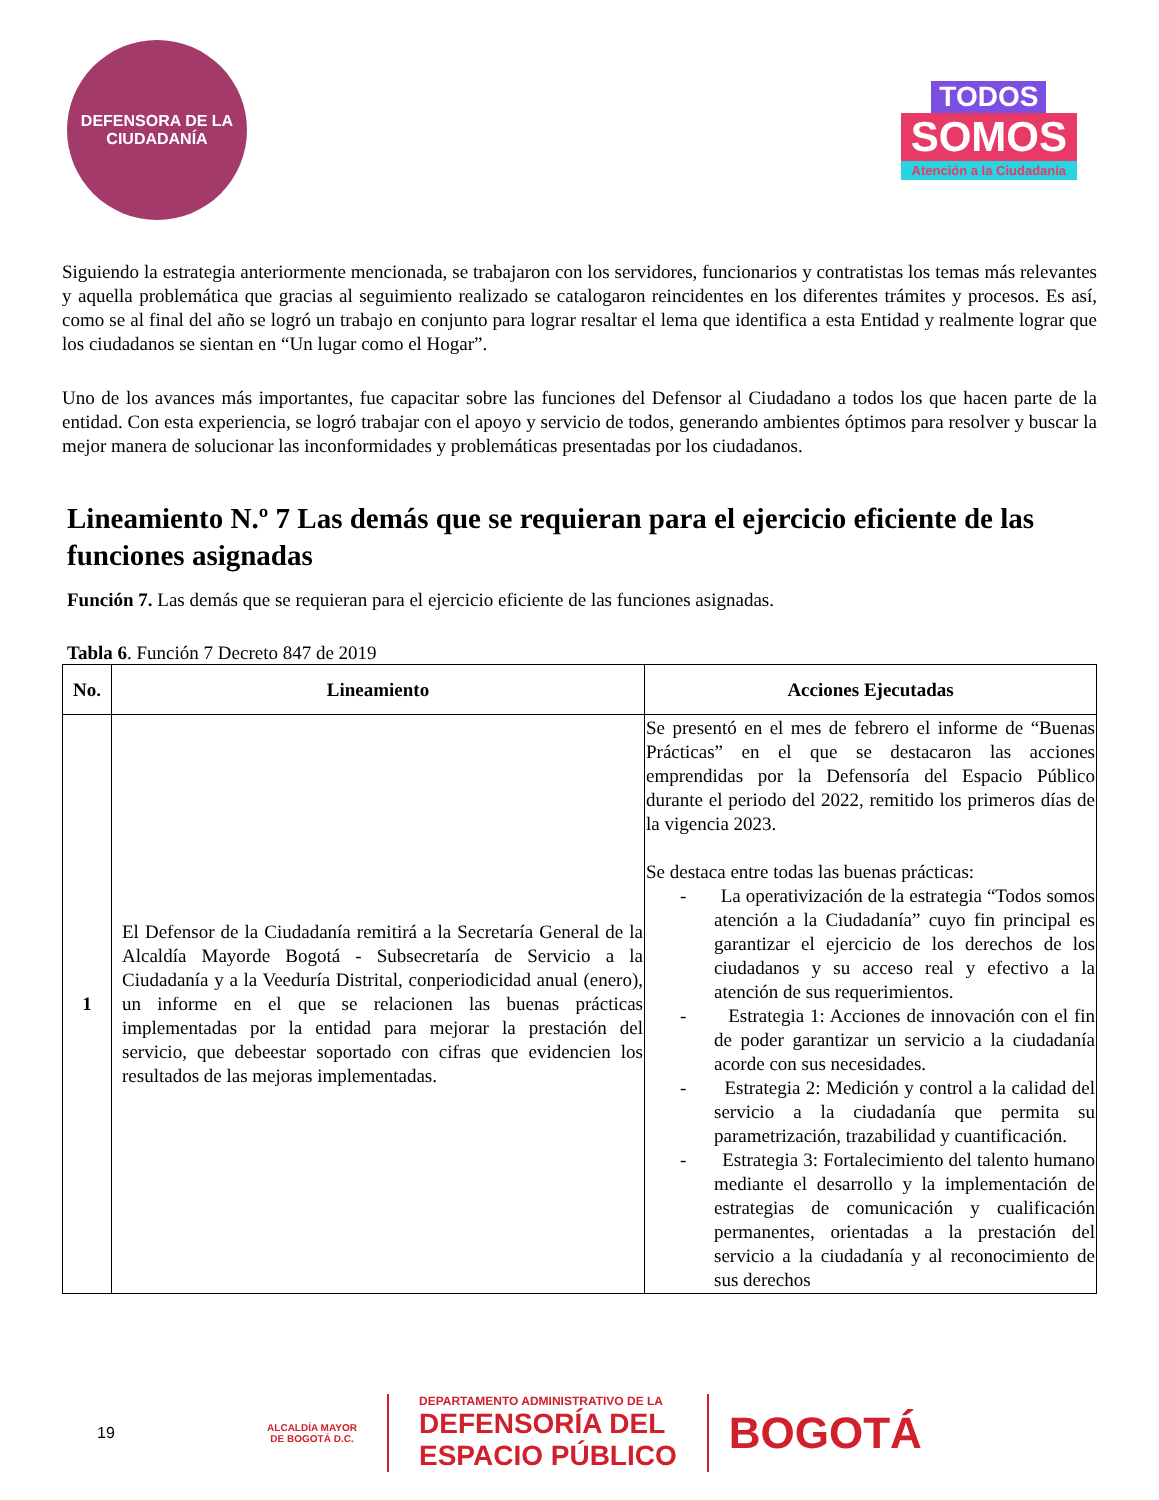DEFENSORA DE LA
CIUDADANÍA
TODOS
SOMOS
Atención a la Ciudadanía
Siguiendo la estrategia anteriormente mencionada, se trabajaron con los servidores, funcionarios y contratistas los temas más relevantes y aquella problemática que gracias al seguimiento realizado se catalogaron reincidentes en los diferentes trámites y procesos. Es así, como se al final del año se logró un trabajo en conjunto para lograr resaltar el lema que identifica a esta Entidad y realmente lograr que los ciudadanos se sientan en “Un lugar como el Hogar”.
Uno de los avances más importantes, fue capacitar sobre las funciones del Defensor al Ciudadano a todos los que hacen parte de la entidad. Con esta experiencia, se logró trabajar con el apoyo y servicio de todos, generando ambientes óptimos para resolver y buscar la mejor manera de solucionar las inconformidades y problemáticas presentadas por los ciudadanos.
Lineamiento N.º 7 Las demás que se requieran para el ejercicio eficiente de las funciones asignadas
Función 7. Las demás que se requieran para el ejercicio eficiente de las funciones asignadas.
Tabla 6. Función 7 Decreto 847 de 2019
| No. | Lineamiento | Acciones Ejecutadas |
| --- | --- | --- |
| 1 | El Defensor de la Ciudadanía remitirá a la Secretaría General de la Alcaldía Mayorde Bogotá - Subsecretaría de Servicio a la Ciudadanía y a la Veeduría Distrital, conperiodicidad anual (enero), un informe en el que se relacionen las buenas prácticas implementadas por la entidad para mejorar la prestación del servicio, que debeestar soportado con cifras que evidencien los resultados de las mejoras implementadas. | Se presentó en el mes de febrero el informe de “Buenas Prácticas” en el que se destacaron las acciones emprendidas por la Defensoría del Espacio Público durante el periodo del 2022, remitido los primeros días de la vigencia 2023. Se destaca entre todas las buenas prácticas: - La operativización de la estrategia “Todos somos atención a la Ciudadanía” cuyo fin principal es garantizar el ejercicio de los derechos de los ciudadanos y su acceso real y efectivo a la atención de sus requerimientos. - Estrategia 1: Acciones de innovación con el fin de poder garantizar un servicio a la ciudadanía acorde con sus necesidades. - Estrategia 2: Medición y control a la calidad del servicio a la ciudadanía que permita su parametrización, trazabilidad y cuantificación. - Estrategia 3: Fortalecimiento del talento humano mediante el desarrollo y la implementación de estrategias de comunicación y cualificación permanentes, orientadas a la prestación del servicio a la ciudadanía y al reconocimiento de sus derechos |
19
ALCALDÍA MAYOR
DE BOGOTÁ D.C.
DEPARTAMENTO ADMINISTRATIVO DE LA
DEFENSORÍA DEL
ESPACIO PÚBLICO
BOGOTÁ